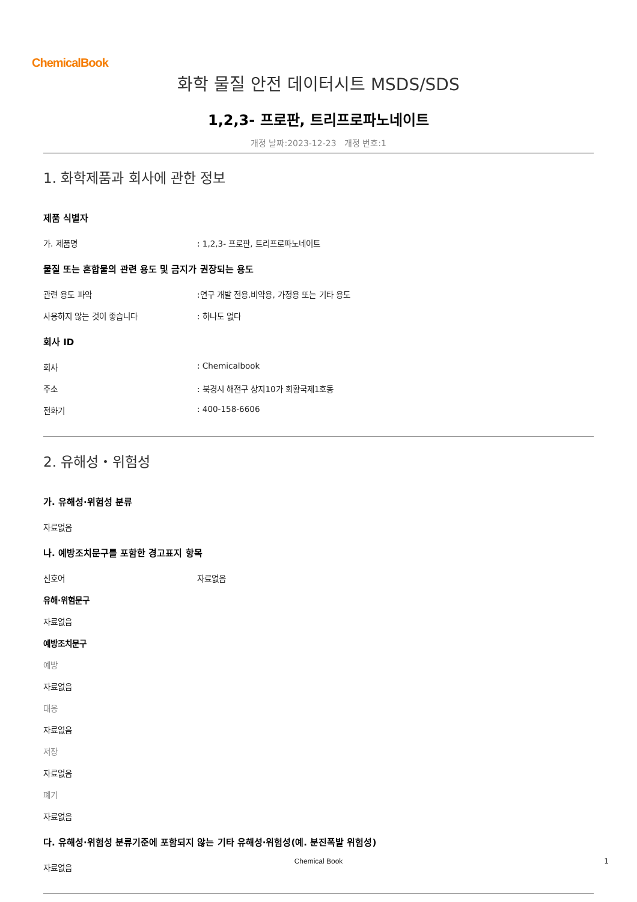ChemicalBook
화학 물질 안전 데이터시트 MSDS/SDS
1,2,3- 프로판, 트리프로파노네이트
개정 날짜:2023-12-23 개정 번호:1
1. 화학제품과 회사에 관한 정보
제품 식별자
가. 제품명 : 1,2,3- 프로판, 트리프로파노네이트
물질 또는 혼합물의 관련 용도 및 금지가 권장되는 용도
관련 용도 파악 :연구 개발 전용.비약용, 가정용 또는 기타 용도
사용하지 않는 것이 좋습니다 : 하나도 없다
회사 ID
회사 : Chemicalbook
주소 : 북경시 해전구 상지10가 회황국제1호동
전화기 : 400-158-6606
2. 유해성・위험성
가. 유해성·위험성 분류
자료없음
나. 예방조치문구를 포함한 경고표지 항목
신호어 자료없음
유해·위험문구
자료없음
예방조치문구
예방
자료없음
대응
자료없음
저장
자료없음
폐기
자료없음
다. 유해성·위험성 분류기준에 포함되지 않는 기타 유해성·위험성(예. 분진폭발 위험성)
자료없음
Chemical Book 1